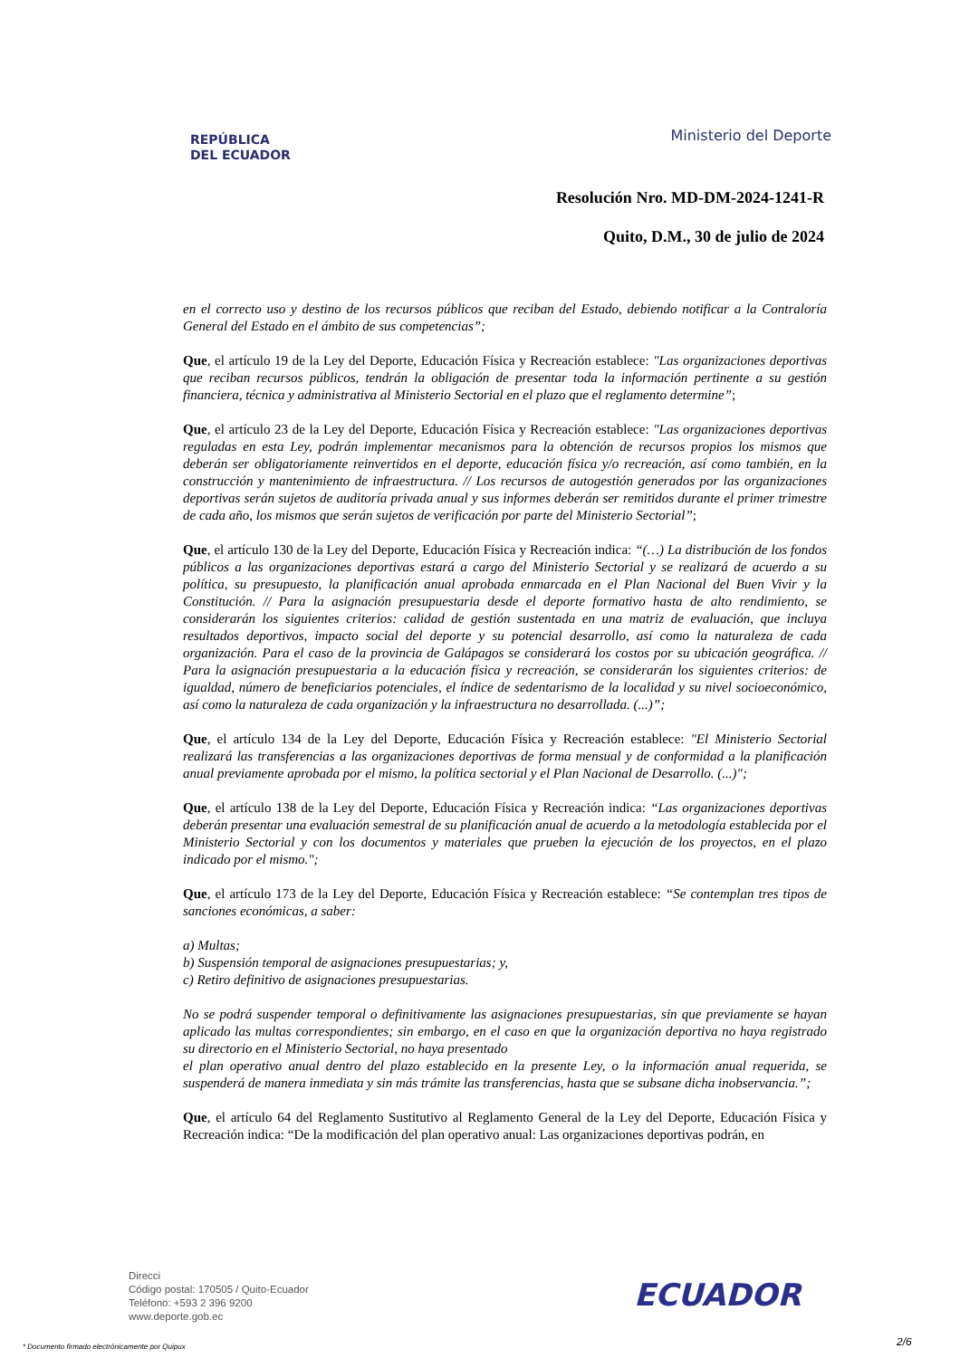REPÚBLICA
DEL ECUADOR
Ministerio del Deporte
Resolución Nro. MD-DM-2024-1241-R
Quito, D.M., 30 de julio de 2024
en el correcto uso y destino de los recursos públicos que reciban del Estado, debiendo notificar a la Contraloría General del Estado en el ámbito de sus competencias”;
Que, el artículo 19 de la Ley del Deporte, Educación Física y Recreación establece: "Las organizaciones deportivas que reciban recursos públicos, tendrán la obligación de presentar toda la información pertinente a su gestión financiera, técnica y administrativa al Ministerio Sectorial en el plazo que el reglamento determine”;
Que, el artículo 23 de la Ley del Deporte, Educación Física y Recreación establece: "Las organizaciones deportivas reguladas en esta Ley, podrán implementar mecanismos para la obtención de recursos propios los mismos que deberán ser obligatoriamente reinvertidos en el deporte, educación física y/o recreación, así como también, en la construcción y mantenimiento de infraestructura. // Los recursos de autogestión generados por las organizaciones deportivas serán sujetos de auditoría privada anual y sus informes deberán ser remitidos durante el primer trimestre de cada año, los mismos que serán sujetos de verificación por parte del Ministerio Sectorial”;
Que, el artículo 130 de la Ley del Deporte, Educación Física y Recreación indica: “(…) La distribución de los fondos públicos a las organizaciones deportivas estará a cargo del Ministerio Sectorial y se realizará de acuerdo a su política, su presupuesto, la planificación anual aprobada enmarcada en el Plan Nacional del Buen Vivir y la Constitución. // Para la asignación presupuestaria desde el deporte formativo hasta de alto rendimiento, se considerarán los siguientes criterios: calidad de gestión sustentada en una matriz de evaluación, que incluya resultados deportivos, impacto social del deporte y su potencial desarrollo, así como la naturaleza de cada organización. Para el caso de la provincia de Galápagos se considerará los costos por su ubicación geográfica. // Para la asignación presupuestaria a la educación física y recreación, se considerarán los siguientes criterios: de igualdad, número de beneficiarios potenciales, el índice de sedentarismo de la localidad y su nivel socioeconómico, así como la naturaleza de cada organización y la infraestructura no desarrollada. (...)”;
Que, el artículo 134 de la Ley del Deporte, Educación Física y Recreación establece: "El Ministerio Sectorial realizará las transferencias a las organizaciones deportivas de forma mensual y de conformidad a la planificación anual previamente aprobada por el mismo, la política sectorial y el Plan Nacional de Desarrollo. (...)";
Que, el artículo 138 de la Ley del Deporte, Educación Física y Recreación indica: “Las organizaciones deportivas deberán presentar una evaluación semestral de su planificación anual de acuerdo a la metodología establecida por el Ministerio Sectorial y con los documentos y materiales que prueben la ejecución de los proyectos, en el plazo indicado por el mismo.";
Que, el artículo 173 de la Ley del Deporte, Educación Física y Recreación establece: “Se contemplan tres tipos de sanciones económicas, a saber:
a) Multas;
b) Suspensión temporal de asignaciones presupuestarias; y,
c) Retiro definitivo de asignaciones presupuestarias.
No se podrá suspender temporal o definitivamente las asignaciones presupuestarias, sin que previamente se hayan aplicado las multas correspondientes; sin embargo, en el caso en que la organización deportiva no haya registrado su directorio en el Ministerio Sectorial, no haya presentado
el plan operativo anual dentro del plazo establecido en la presente Ley, o la información anual requerida, se suspenderá de manera inmediata y sin más trámite las transferencias, hasta que se subsane dicha inobservancia.”;
Que, el artículo 64 del Reglamento Sustitutivo al Reglamento General de la Ley del Deporte, Educación Física y Recreación indica: “De la modificación del plan operativo anual: Las organizaciones deportivas podrán, en
Direcci
Código postal: 170505 / Quito-Ecuador
Teléfono: +593 2 396 9200
www.deporte.gob.ec
ECUADOR
* Documento firmado electrónicamente por Quipux
2/6